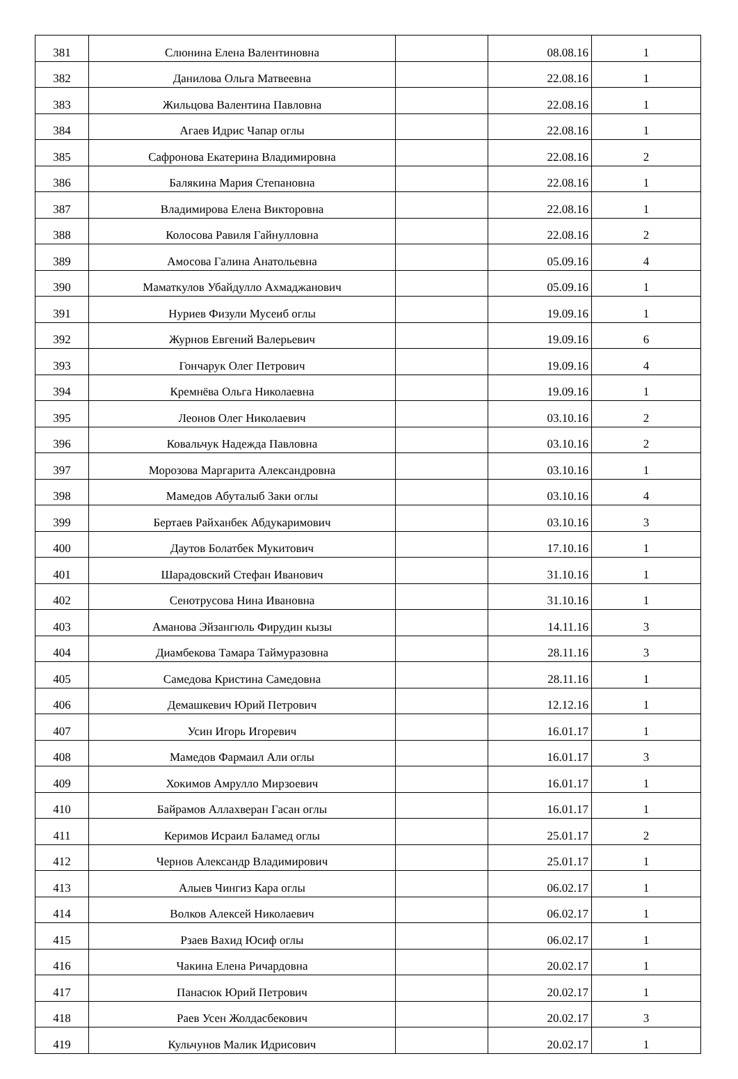| 381 | Слюнина Елена Валентиновна | | 08.08.16 | 1 |
| 382 | Данилова Ольга Матвеевна | | 22.08.16 | 1 |
| 383 | Жильцова Валентина Павловна | | 22.08.16 | 1 |
| 384 | Агаев Идрис Чапар оглы | | 22.08.16 | 1 |
| 385 | Сафронова Екатерина Владимировна | | 22.08.16 | 2 |
| 386 | Балякина Мария Степановна | | 22.08.16 | 1 |
| 387 | Владимирова Елена Викторовна | | 22.08.16 | 1 |
| 388 | Колосова Равиля Гайнулловна | | 22.08.16 | 2 |
| 389 | Амосова Галина Анатольевна | | 05.09.16 | 4 |
| 390 | Маматкулов Убайдулло Ахмаджанович | | 05.09.16 | 1 |
| 391 | Нуриев Физули Мусеиб оглы | | 19.09.16 | 1 |
| 392 | Журнов Евгений Валерьевич | | 19.09.16 | 6 |
| 393 | Гончарук Олег Петрович | | 19.09.16 | 4 |
| 394 | Кремнёва Ольга Николаевна | | 19.09.16 | 1 |
| 395 | Леонов Олег Николаевич | | 03.10.16 | 2 |
| 396 | Ковальчук Надежда Павловна | | 03.10.16 | 2 |
| 397 | Морозова Маргарита Александровна | | 03.10.16 | 1 |
| 398 | Мамедов Абуталыб Заки оглы | | 03.10.16 | 4 |
| 399 | Бертаев Райханбек Абдукаримович | | 03.10.16 | 3 |
| 400 | Даутов Болатбек Мукитович | | 17.10.16 | 1 |
| 401 | Шарадовский Стефан Иванович | | 31.10.16 | 1 |
| 402 | Сенотрусова Нина Ивановна | | 31.10.16 | 1 |
| 403 | Аманова Эйзангюль Фирудин кызы | | 14.11.16 | 3 |
| 404 | Диамбекова Тамара Таймуразовна | | 28.11.16 | 3 |
| 405 | Самедова Кристина Самедовна | | 28.11.16 | 1 |
| 406 | Демашкевич Юрий Петрович | | 12.12.16 | 1 |
| 407 | Усин Игорь Игоревич | | 16.01.17 | 1 |
| 408 | Мамедов Фармаил Али оглы | | 16.01.17 | 3 |
| 409 | Хокимов Амрулло Мирзоевич | | 16.01.17 | 1 |
| 410 | Байрамов Аллахверан Гасан оглы | | 16.01.17 | 1 |
| 411 | Керимов Исраил Баламед оглы | | 25.01.17 | 2 |
| 412 | Чернов Александр Владимирович | | 25.01.17 | 1 |
| 413 | Алыев Чингиз Кара оглы | | 06.02.17 | 1 |
| 414 | Волков Алексей Николаевич | | 06.02.17 | 1 |
| 415 | Рзаев Вахид Юсиф оглы | | 06.02.17 | 1 |
| 416 | Чакина Елена Ричардовна | | 20.02.17 | 1 |
| 417 | Панасюк Юрий Петрович | | 20.02.17 | 1 |
| 418 | Раев Усен Жолдасбекович | | 20.02.17 | 3 |
| 419 | Кульчунов Малик Идрисович | | 20.02.17 | 1 |